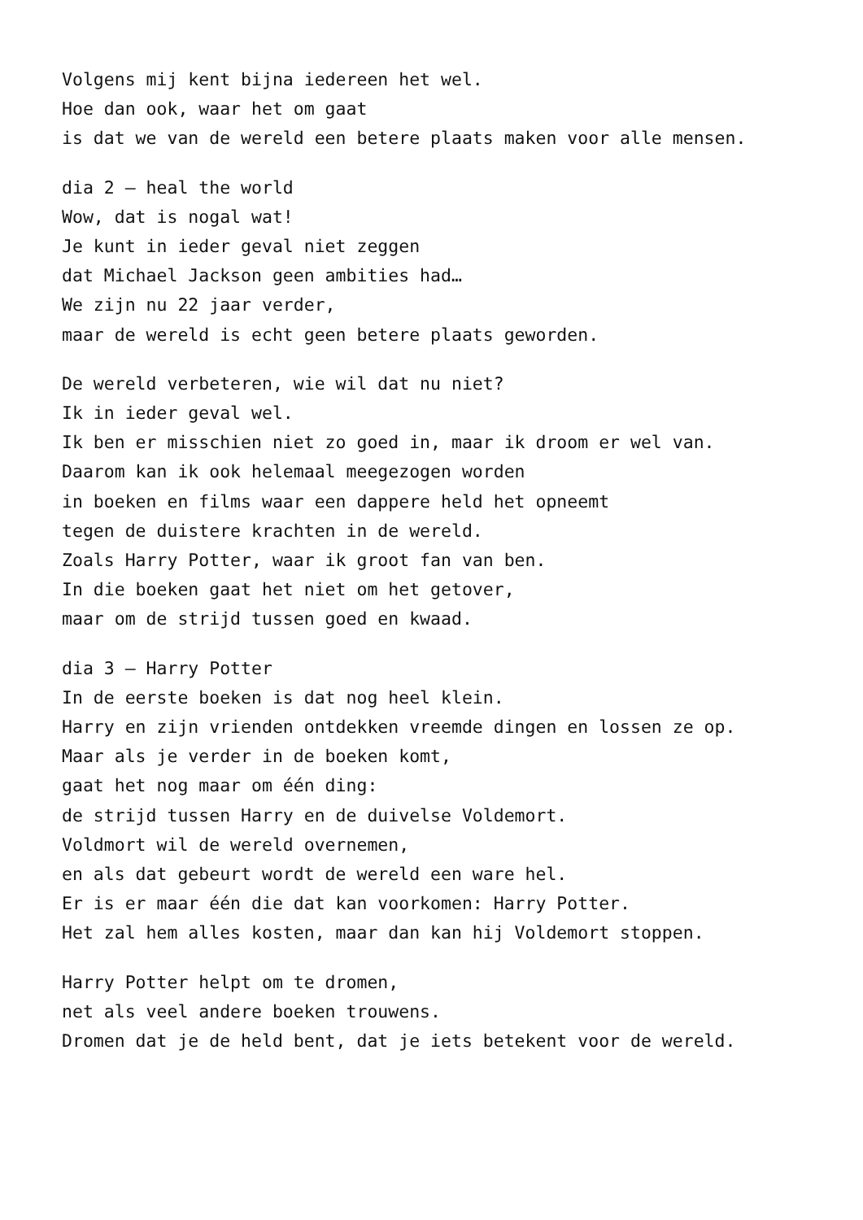Volgens mij kent bijna iedereen het wel.
Hoe dan ook, waar het om gaat
is dat we van de wereld een betere plaats maken voor alle mensen.
dia 2 – heal the world
Wow, dat is nogal wat!
Je kunt in ieder geval niet zeggen
dat Michael Jackson geen ambities had…
We zijn nu 22 jaar verder,
maar de wereld is echt geen betere plaats geworden.
De wereld verbeteren, wie wil dat nu niet?
Ik in ieder geval wel.
Ik ben er misschien niet zo goed in, maar ik droom er wel van.
Daarom kan ik ook helemaal meegezogen worden
in boeken en films waar een dappere held het opneemt
tegen de duistere krachten in de wereld.
Zoals Harry Potter, waar ik groot fan van ben.
In die boeken gaat het niet om het getover,
maar om de strijd tussen goed en kwaad.
dia 3 – Harry Potter
In de eerste boeken is dat nog heel klein.
Harry en zijn vrienden ontdekken vreemde dingen en lossen ze op.
Maar als je verder in de boeken komt,
gaat het nog maar om één ding:
de strijd tussen Harry en de duivelse Voldemort.
Voldmort wil de wereld overnemen,
en als dat gebeurt wordt de wereld een ware hel.
Er is er maar één die dat kan voorkomen: Harry Potter.
Het zal hem alles kosten, maar dan kan hij Voldemort stoppen.
Harry Potter helpt om te dromen,
net als veel andere boeken trouwens.
Dromen dat je de held bent, dat je iets betekent voor de wereld.